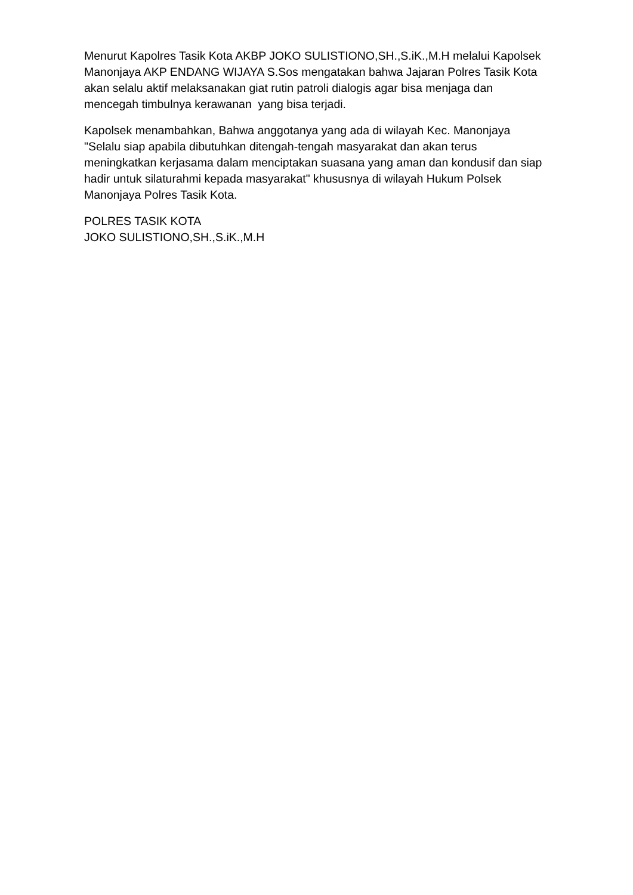Menurut Kapolres Tasik Kota AKBP JOKO SULISTIONO,SH.,S.iK.,M.H melalui Kapolsek Manonjaya AKP ENDANG WIJAYA S.Sos mengatakan bahwa Jajaran Polres Tasik Kota akan selalu aktif melaksanakan giat rutin patroli dialogis agar bisa menjaga dan mencegah timbulnya kerawanan yang bisa terjadi.
Kapolsek menambahkan, Bahwa anggotanya yang ada di wilayah Kec. Manonjaya "Selalu siap apabila dibutuhkan ditengah-tengah masyarakat dan akan terus meningkatkan kerjasama dalam menciptakan suasana yang aman dan kondusif dan siap hadir untuk silaturahmi kepada masyarakat" khususnya di wilayah Hukum Polsek Manonjaya Polres Tasik Kota.
POLRES TASIK KOTA
JOKO SULISTIONO,SH.,S.iK.,M.H